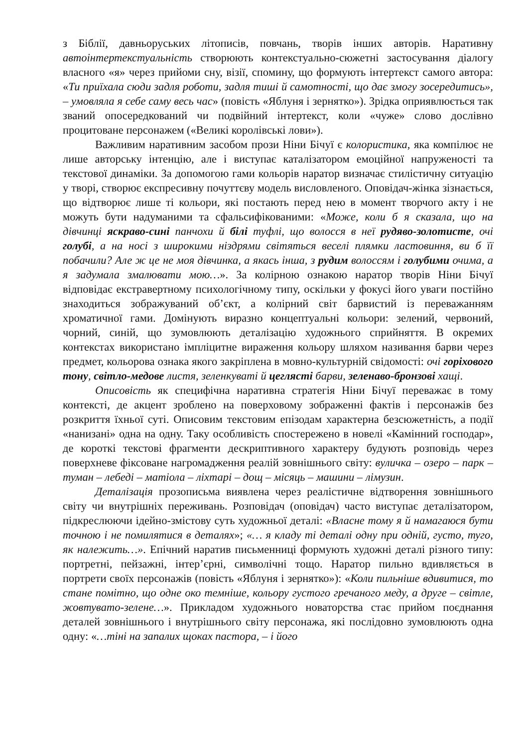з Біблії, давньоруських літописів, повчань, творів інших авторів. Наративну автоінтертекстуальність створюють контекстуально-сюжетні застосування діалогу власного «я» через прийоми сну, візії, спомину, що формують інтертекст самого автора: «Ти приїхала сюди задля роботи, задля тиші й самотності, що дає змогу зосередитись», – умовляла я себе саму весь час» (повість «Яблуня і зернятко»). Зрідка оприявлюється так званий опосередкований чи подвійний інтертекст, коли «чуже» слово дослівно процитоване персонажем («Великі королівські лови»).
Важливим наративним засобом прози Ніни Бічуї є колористика, яка компілює не лише авторську інтенцію, але і виступає каталізатором емоційної напруженості та текстової динаміки. За допомогою гами кольорів наратор визначає стилістичну ситуацію у творі, створює експресивну почуттєву модель висловленого. Оповідач-жінка зізнається, що відтворює лише ті кольори, які постають перед нею в момент творчого акту і не можуть бути надуманими та сфальсифікованими: «Може, коли б я сказала, що на дівчинці яскраво-сині панчохи й білі туфлі, що волосся в неї рудяво-золотисте, очі голубі, а на носі з широкими ніздрями світяться веселі плямки ластовиння, ви б її побачили? Але ж це не моя дівчинка, а якась інша, з рудим волоссям і голубими очима, а я задумала змалювати мою…». За колірною ознакою наратор творів Ніни Бічуї відповідає екстравертному психологічному типу, оскільки у фокусі його уваги постійно знаходиться зображуваний об’єкт, а колірний світ барвистий із переважанням хроматичної гами. Домінують виразно концептуальні кольори: зелений, червоний, чорний, синій, що зумовлюють деталізацію художнього сприйняття. В окремих контекстах використано імпліцитне вираження кольору шляхом називання барви через предмет, кольорова ознака якого закріплена в мовно-культурній свідомості: очі горіхового тону, світло-медове листя, зеленкуваті й цеглясті барви, зеленаво-бронзові хащі.
Описовість як специфічна наративна стратегія Ніни Бічуї переважає в тому контексті, де акцент зроблено на поверховому зображенні фактів і персонажів без розкриття їхньої суті. Описовим текстовим епізодам характерна безсюжетність, а події «нанизані» одна на одну. Таку особливість спостережено в новелі «Камінний господар», де короткі текстові фрагменти дескриптивного характеру будують розповідь через поверхневе фіксоване нагромадження реалій зовнішнього світу: вуличка – озеро – парк – туман – лебеді – матіола – ліхтарі – дощ – місяць – машини – лімузин.
Деталізація прозописьма виявлена через реалістичне відтворення зовнішнього світу чи внутрішніх переживань. Розповідач (оповідач) часто виступає деталізатором, підкреслюючи ідейно-змістову суть художньої деталі: «Власне тому я й намагаюся бути точною і не помилятися в деталях»; «… я кладу ті деталі одну при одній, густо, туго, як належить…». Епічний наратив письменниці формують художні деталі різного типу: портретні, пейзажні, інтер’єрні, символічні тощо. Наратор пильно вдивляється в портрети своїх персонажів (повість «Яблуня і зернятко»): «Коли пильніше вдивитися, то стане помітно, що одне око темніше, кольору густого гречаного меду, а друге – світле, жовтувато-зелене…». Прикладом художнього новаторства стає прийом поєднання деталей зовнішнього і внутрішнього світу персонажа, які послідовно зумовлюють одна одну: «…тіні на запалих щоках пастора, – і його